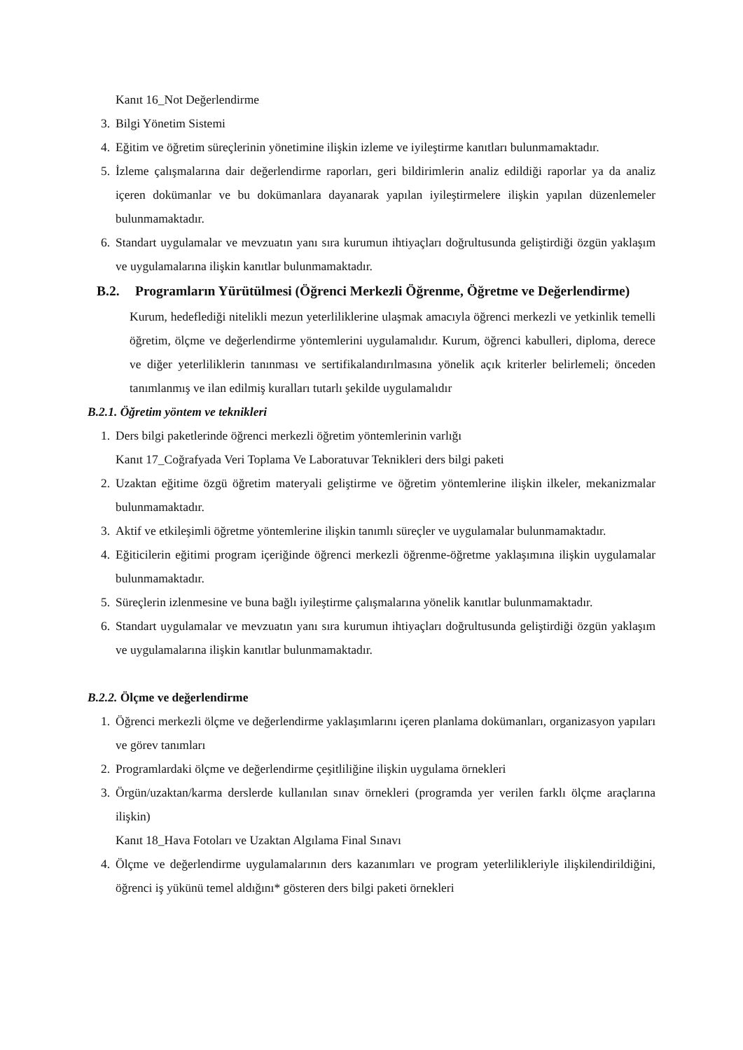Kanıt 16_Not Değerlendirme
3. Bilgi Yönetim Sistemi
4. Eğitim ve öğretim süreçlerinin yönetimine ilişkin izleme ve iyileştirme kanıtları bulunmamaktadır.
5. İzleme çalışmalarına dair değerlendirme raporları, geri bildirimlerin analiz edildiği raporlar ya da analiz içeren dokümanlar ve bu dokümanlara dayanarak yapılan iyileştirmelere ilişkin yapılan düzenlemeler bulunmamaktadır.
6. Standart uygulamalar ve mevzuatın yanı sıra kurumun ihtiyaçları doğrultusunda geliştirdiği özgün yaklaşım ve uygulamalarına ilişkin kanıtlar bulunmamaktadır.
B.2. Programların Yürütülmesi (Öğrenci Merkezli Öğrenme, Öğretme ve Değerlendirme)
Kurum, hedeflediği nitelikli mezun yeterliliklerine ulaşmak amacıyla öğrenci merkezli ve yetkinlik temelli öğretim, ölçme ve değerlendirme yöntemlerini uygulamalıdır. Kurum, öğrenci kabulleri, diploma, derece ve diğer yeterliliklerin tanınması ve sertifikalandırılmasına yönelik açık kriterler belirlemeli; önceden tanımlanmış ve ilan edilmiş kuralları tutarlı şekilde uygulamalıdır
B.2.1. Öğretim yöntem ve teknikleri
1. Ders bilgi paketlerinde öğrenci merkezli öğretim yöntemlerinin varlığı
Kanıt 17_Coğrafyada Veri Toplama Ve Laboratuvar Teknikleri ders bilgi paketi
2. Uzaktan eğitime özgü öğretim materyali geliştirme ve öğretim yöntemlerine ilişkin ilkeler, mekanizmalar bulunmamaktadır.
3. Aktif ve etkileşimli öğretme yöntemlerine ilişkin tanımlı süreçler ve uygulamalar bulunmamaktadır.
4. Eğiticilerin eğitimi program içeriğinde öğrenci merkezli öğrenme-öğretme yaklaşımına ilişkin uygulamalar bulunmamaktadır.
5. Süreçlerin izlenmesine ve buna bağlı iyileştirme çalışmalarına yönelik kanıtlar bulunmamaktadır.
6. Standart uygulamalar ve mevzuatın yanı sıra kurumun ihtiyaçları doğrultusunda geliştirdiği özgün yaklaşım ve uygulamalarına ilişkin kanıtlar bulunmamaktadır.
B.2.2. Ölçme ve değerlendirme
1. Öğrenci merkezli ölçme ve değerlendirme yaklaşımlarını içeren planlama dokümanları, organizasyon yapıları ve görev tanımları
2. Programlardaki ölçme ve değerlendirme çeşitliliğine ilişkin uygulama örnekleri
3. Örgün/uzaktan/karma derslerde kullanılan sınav örnekleri (programda yer verilen farklı ölçme araçlarına ilişkin)
Kanıt 18_Hava Fotoları ve Uzaktan Algılama Final Sınavı
4. Ölçme ve değerlendirme uygulamalarının ders kazanımları ve program yeterlilikleriyle ilişkilendirildiğini, öğrenci iş yükünü temel aldığını* gösteren ders bilgi paketi örnekleri